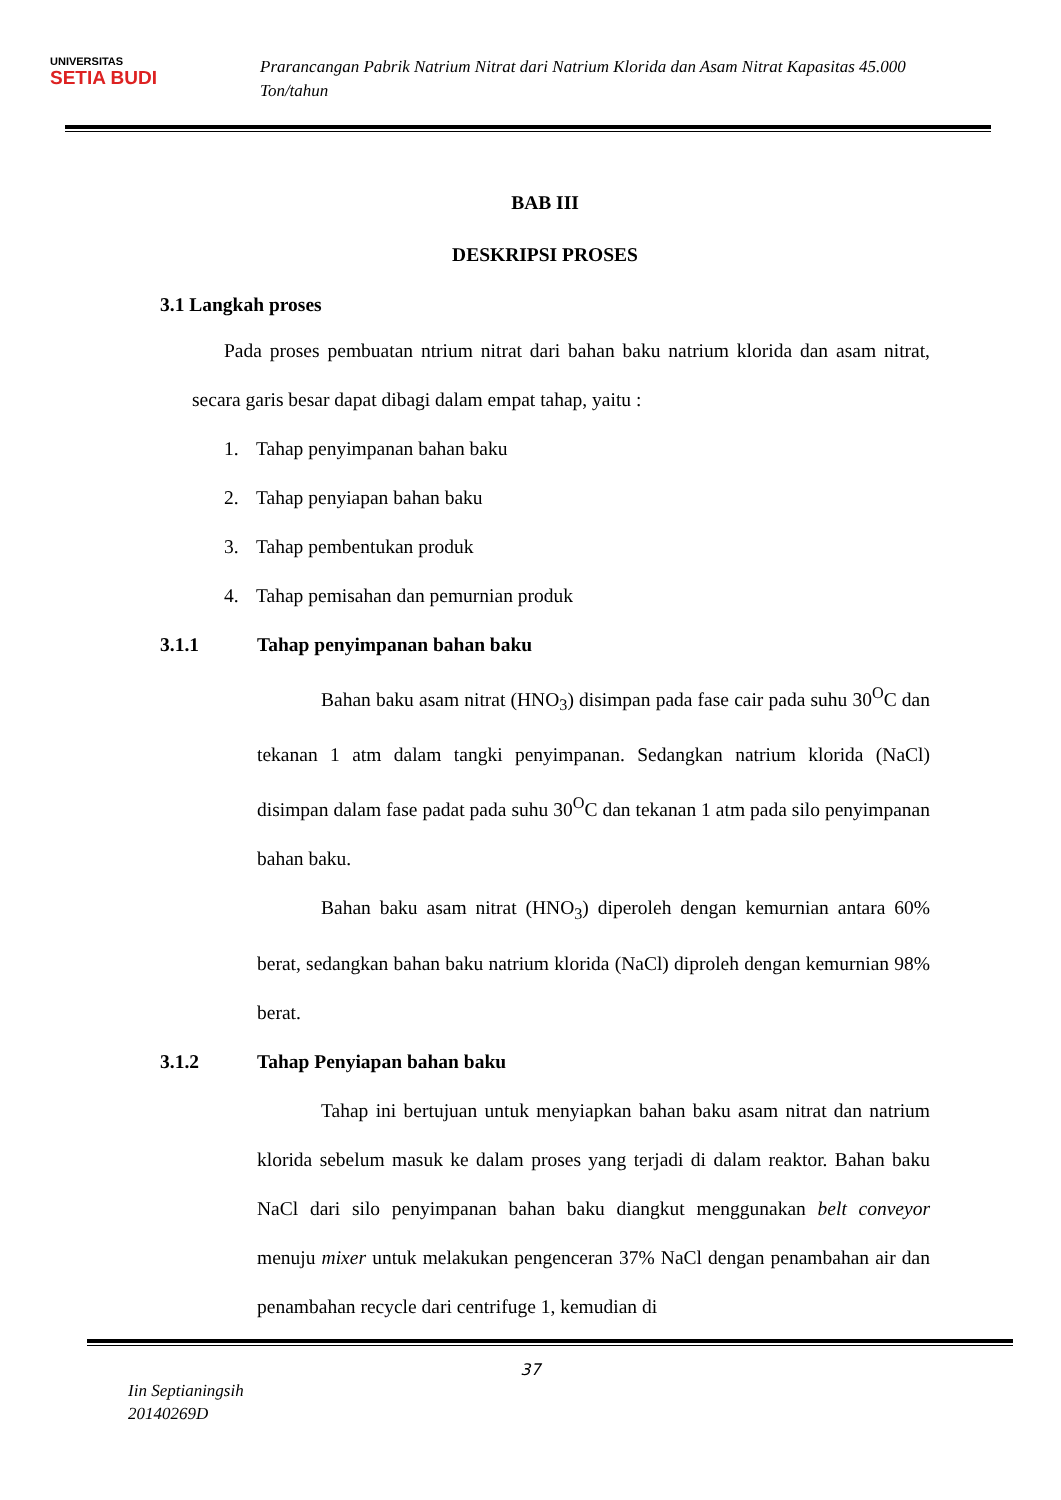UNIVERSITAS
SETIA BUDI
Prarancangan Pabrik Natrium Nitrat dari Natrium Klorida dan Asam Nitrat Kapasitas 45.000 Ton/tahun
BAB III
DESKRIPSI PROSES
3.1 Langkah proses
Pada proses pembuatan ntrium nitrat dari bahan baku natrium klorida dan asam nitrat, secara garis besar dapat dibagi dalam empat tahap, yaitu :
1. Tahap penyimpanan bahan baku
2. Tahap penyiapan bahan baku
3. Tahap pembentukan produk
4. Tahap pemisahan dan pemurnian produk
3.1.1 Tahap penyimpanan bahan baku
Bahan baku asam nitrat (HNO<sub>3</sub>) disimpan pada fase cair pada suhu 30<sup>O</sup>C dan tekanan 1 atm dalam tangki penyimpanan. Sedangkan natrium klorida (NaCl) disimpan dalam fase padat pada suhu 30<sup>O</sup>C dan tekanan 1 atm pada silo penyimpanan bahan baku.
Bahan baku asam nitrat (HNO<sub>3</sub>) diperoleh dengan kemurnian antara 60% berat, sedangkan bahan baku natrium klorida (NaCl) diproleh dengan kemurnian 98% berat.
3.1.2 Tahap Penyiapan bahan baku
Tahap ini bertujuan untuk menyiapkan bahan baku asam nitrat dan natrium klorida sebelum masuk ke dalam proses yang terjadi di dalam reaktor. Bahan baku NaCl dari silo penyimpanan bahan baku diangkut menggunakan belt conveyor menuju mixer untuk melakukan pengenceran 37% NaCl dengan penambahan air dan penambahan recycle dari centrifuge 1, kemudian di
37
Iin Septianingsih
20140269D